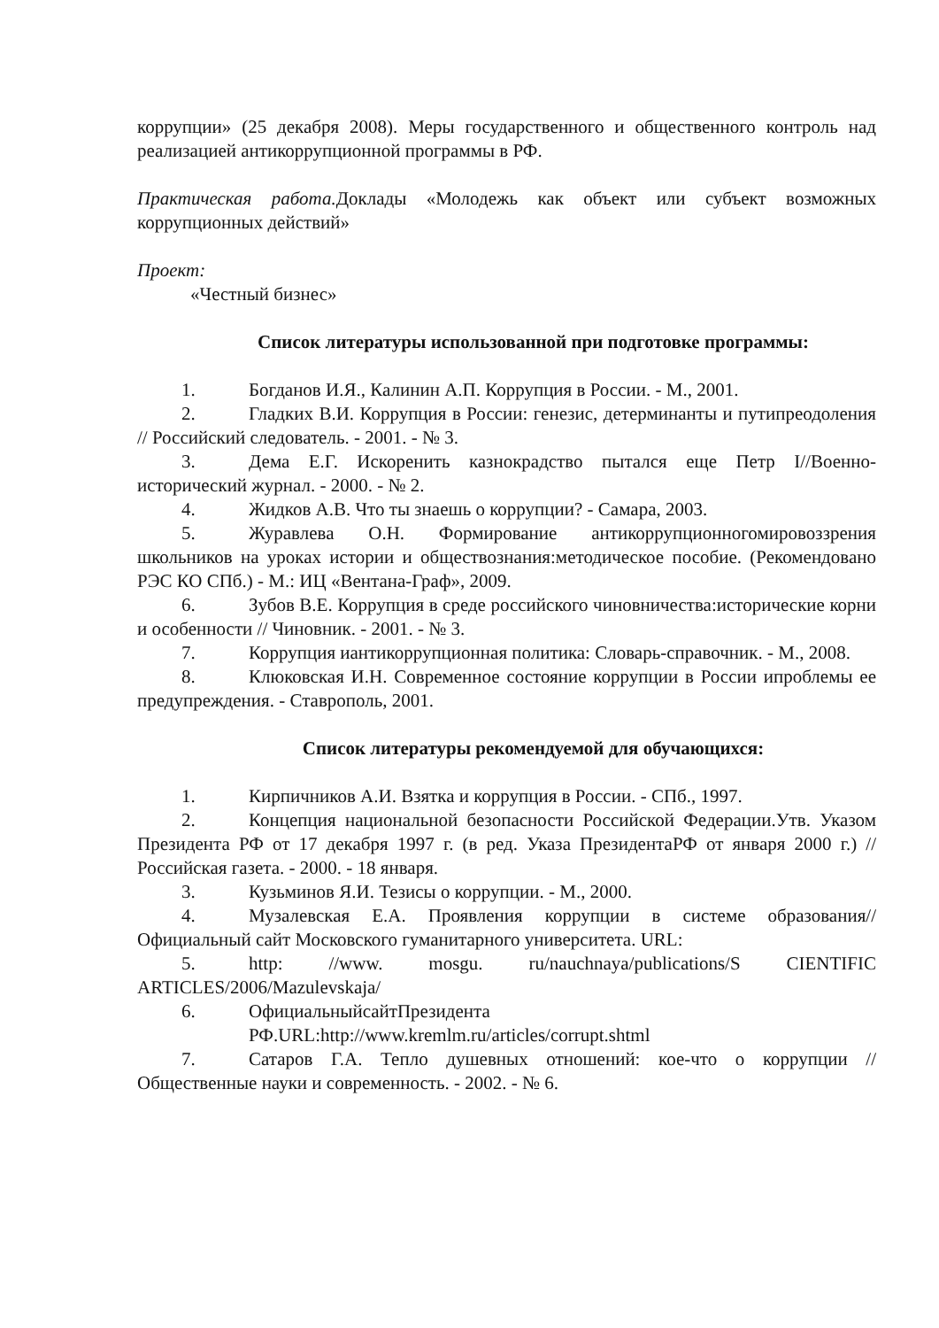коррупции» (25 декабря 2008). Меры государственного и общественного контроль над реализацией антикоррупционной программы в РФ.
Практическая работа. Доклады «Молодежь как объект или субъект возможных коррупционных действий»
Проект:
«Честный бизнес»
Список литературы использованной при подготовке программы:
1. Богданов И.Я., Калинин А.П. Коррупция в России. - М., 2001.
2. Гладких В.И. Коррупция в России: генезис, детерминанты и путипреодоления // Российский следователь. - 2001. - № 3.
3. Дема Е.Г. Искоренить казнокрадство пытался еще Петр I//Военно-исторический журнал. - 2000. - № 2.
4. Жидков А.В. Что ты знаешь о коррупции? - Самара, 2003.
5. Журавлева О.Н. Формирование антикоррупционногомировоззрения школьников на уроках истории и обществознания:методическое пособие. (Рекомендовано РЭС КО СПб.) - М.: ИЦ «Вентана-Граф», 2009.
6. Зубов В.Е. Коррупция в среде российского чиновничества:исторические корни и особенности // Чиновник. - 2001. - № 3.
7. Коррупция иантикоррупционная политика: Словарь-справочник. - М., 2008.
8. Клюковская И.Н. Современное состояние коррупции в России ипроблемы ее предупреждения. - Ставрополь, 2001.
Список литературы рекомендуемой для обучающихся:
1. Кирпичников А.И. Взятка и коррупция в России. - СПб., 1997.
2. Концепция национальной безопасности Российской Федерации.Утв. Указом Президента РФ от 17 декабря 1997 г. (в ред. Указа ПрезидентаРФ от января 2000 г.) // Российская газета. - 2000. - 18 января.
3. Кузьминов Я.И. Тезисы о коррупции. - М., 2000.
4. Музалевская Е.А. Проявления коррупции в системе образования// Официальный сайт Московского гуманитарного университета. URL:
5. http: //www. mosgu. ru/nauchnaya/publications/S CIENTIFIC ARTICLES/2006/Mazulevskaja/
6. ОфициальныйсайтПрезидента
РФ.URL:http://www.kremlm.ru/articles/corrupt.shtml
7. Сатаров Г.А. Тепло душевных отношений: кое-что о коррупции //Общественные науки и современность. - 2002. - № 6.